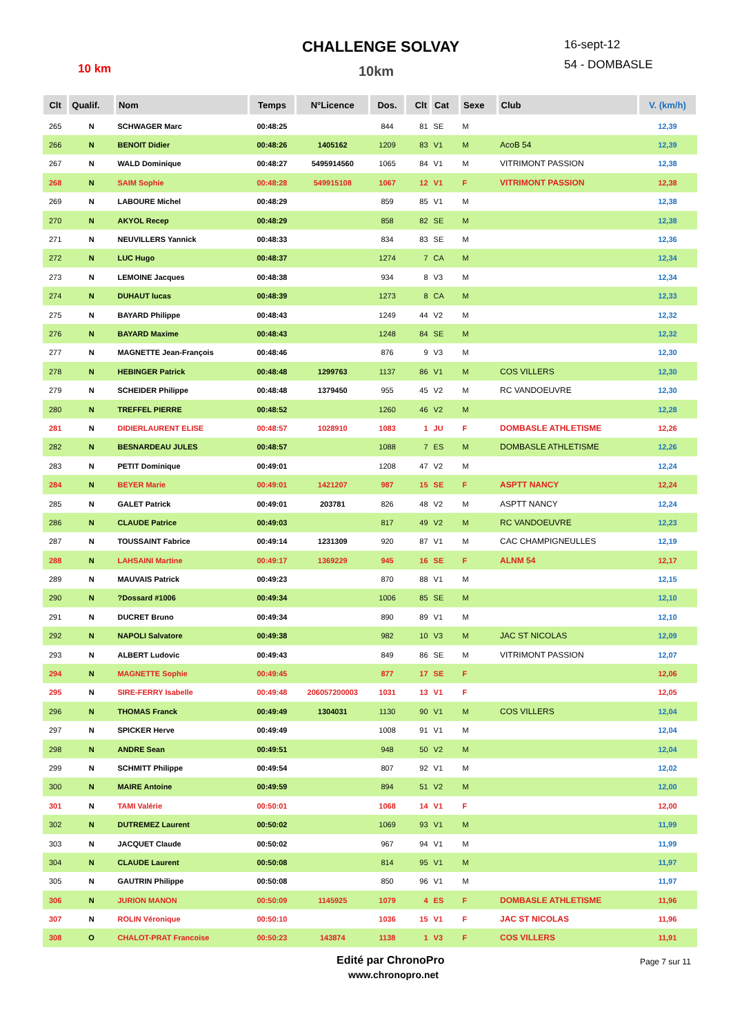CHALLENGE SOLVAY
10 km 10km
16-sept-12
54 - DOMBASLE
| Clt | Qualif. | Nom | Temps | N°Licence | Dos. | Clt | Cat | Sexe | Club | V. (km/h) |
| --- | --- | --- | --- | --- | --- | --- | --- | --- | --- | --- |
| 265 | N | SCHWAGER Marc | 00:48:25 | | 844 | 81 | SE | M | | 12,39 |
| 266 | N | BENOIT Didier | 00:48:26 | 1405162 | 1209 | 83 | V1 | M | AcoB 54 | 12,39 |
| 267 | N | WALD Dominique | 00:48:27 | 5495914560 | 1065 | 84 | V1 | M | VITRIMONT PASSION | 12,38 |
| 268 | N | SAIM Sophie | 00:48:28 | 549915108 | 1067 | 12 | V1 | F | VITRIMONT PASSION | 12,38 |
| 269 | N | LABOURE Michel | 00:48:29 | | 859 | 85 | V1 | M | | 12,38 |
| 270 | N | AKYOL Recep | 00:48:29 | | 858 | 82 | SE | M | | 12,38 |
| 271 | N | NEUVILLERS Yannick | 00:48:33 | | 834 | 83 | SE | M | | 12,36 |
| 272 | N | LUC Hugo | 00:48:37 | | 1274 | 7 | CA | M | | 12,34 |
| 273 | N | LEMOINE Jacques | 00:48:38 | | 934 | 8 | V3 | M | | 12,34 |
| 274 | N | DUHAUT lucas | 00:48:39 | | 1273 | 8 | CA | M | | 12,33 |
| 275 | N | BAYARD Philippe | 00:48:43 | | 1249 | 44 | V2 | M | | 12,32 |
| 276 | N | BAYARD Maxime | 00:48:43 | | 1248 | 84 | SE | M | | 12,32 |
| 277 | N | MAGNETTE Jean-François | 00:48:46 | | 876 | 9 | V3 | M | | 12,30 |
| 278 | N | HEBINGER Patrick | 00:48:48 | 1299763 | 1137 | 86 | V1 | M | COS VILLERS | 12,30 |
| 279 | N | SCHEIDER Philippe | 00:48:48 | 1379450 | 955 | 45 | V2 | M | RC VANDOEUVRE | 12,30 |
| 280 | N | TREFFEL PIERRE | 00:48:52 | | 1260 | 46 | V2 | M | | 12,28 |
| 281 | N | DIDIERLAURENT ELISE | 00:48:57 | 1028910 | 1083 | 1 | JU | F | DOMBASLE ATHLETISME | 12,26 |
| 282 | N | BESNARDEAU JULES | 00:48:57 | | 1088 | 7 | ES | M | DOMBASLE ATHLETISME | 12,26 |
| 283 | N | PETIT Dominique | 00:49:01 | | 1208 | 47 | V2 | M | | 12,24 |
| 284 | N | BEYER Marie | 00:49:01 | 1421207 | 987 | 15 | SE | F | ASPTT NANCY | 12,24 |
| 285 | N | GALET Patrick | 00:49:01 | 203781 | 826 | 48 | V2 | M | ASPTT NANCY | 12,24 |
| 286 | N | CLAUDE Patrice | 00:49:03 | | 817 | 49 | V2 | M | RC VANDOEUVRE | 12,23 |
| 287 | N | TOUSSAINT Fabrice | 00:49:14 | 1231309 | 920 | 87 | V1 | M | CAC CHAMPIGNEULLES | 12,19 |
| 288 | N | LAHSAINI Martine | 00:49:17 | 1369229 | 945 | 16 | SE | F | ALNM 54 | 12,17 |
| 289 | N | MAUVAIS Patrick | 00:49:23 | | 870 | 88 | V1 | M | | 12,15 |
| 290 | N | ?Dossard #1006 | 00:49:34 | | 1006 | 85 | SE | M | | 12,10 |
| 291 | N | DUCRET Bruno | 00:49:34 | | 890 | 89 | V1 | M | | 12,10 |
| 292 | N | NAPOLI Salvatore | 00:49:38 | | 982 | 10 | V3 | M | JAC ST NICOLAS | 12,09 |
| 293 | N | ALBERT Ludovic | 00:49:43 | | 849 | 86 | SE | M | VITRIMONT PASSION | 12,07 |
| 294 | N | MAGNETTE Sophie | 00:49:45 | | 877 | 17 | SE | F | | 12,06 |
| 295 | N | SIRE-FERRY Isabelle | 00:49:48 | 206057200003 | 1031 | 13 | V1 | F | | 12,05 |
| 296 | N | THOMAS Franck | 00:49:49 | 1304031 | 1130 | 90 | V1 | M | COS VILLERS | 12,04 |
| 297 | N | SPICKER Herve | 00:49:49 | | 1008 | 91 | V1 | M | | 12,04 |
| 298 | N | ANDRE Sean | 00:49:51 | | 948 | 50 | V2 | M | | 12,04 |
| 299 | N | SCHMITT Philippe | 00:49:54 | | 807 | 92 | V1 | M | | 12,02 |
| 300 | N | MAIRE Antoine | 00:49:59 | | 894 | 51 | V2 | M | | 12,00 |
| 301 | N | TAMI Valérie | 00:50:01 | | 1068 | 14 | V1 | F | | 12,00 |
| 302 | N | DUTREMEZ Laurent | 00:50:02 | | 1069 | 93 | V1 | M | | 11,99 |
| 303 | N | JACQUET Claude | 00:50:02 | | 967 | 94 | V1 | M | | 11,99 |
| 304 | N | CLAUDE Laurent | 00:50:08 | | 814 | 95 | V1 | M | | 11,97 |
| 305 | N | GAUTRIN Philippe | 00:50:08 | | 850 | 96 | V1 | M | | 11,97 |
| 306 | N | JURION MANON | 00:50:09 | 1145925 | 1079 | 4 | ES | F | DOMBASLE ATHLETISME | 11,96 |
| 307 | N | ROLIN Véronique | 00:50:10 | | 1036 | 15 | V1 | F | JAC ST NICOLAS | 11,96 |
| 308 | O | CHALOT-PRAT Francoise | 00:50:23 | 143874 | 1138 | 1 | V3 | F | COS VILLERS | 11,91 |
Edité par ChronoPro
www.chronopro.net
Page 7 sur 11